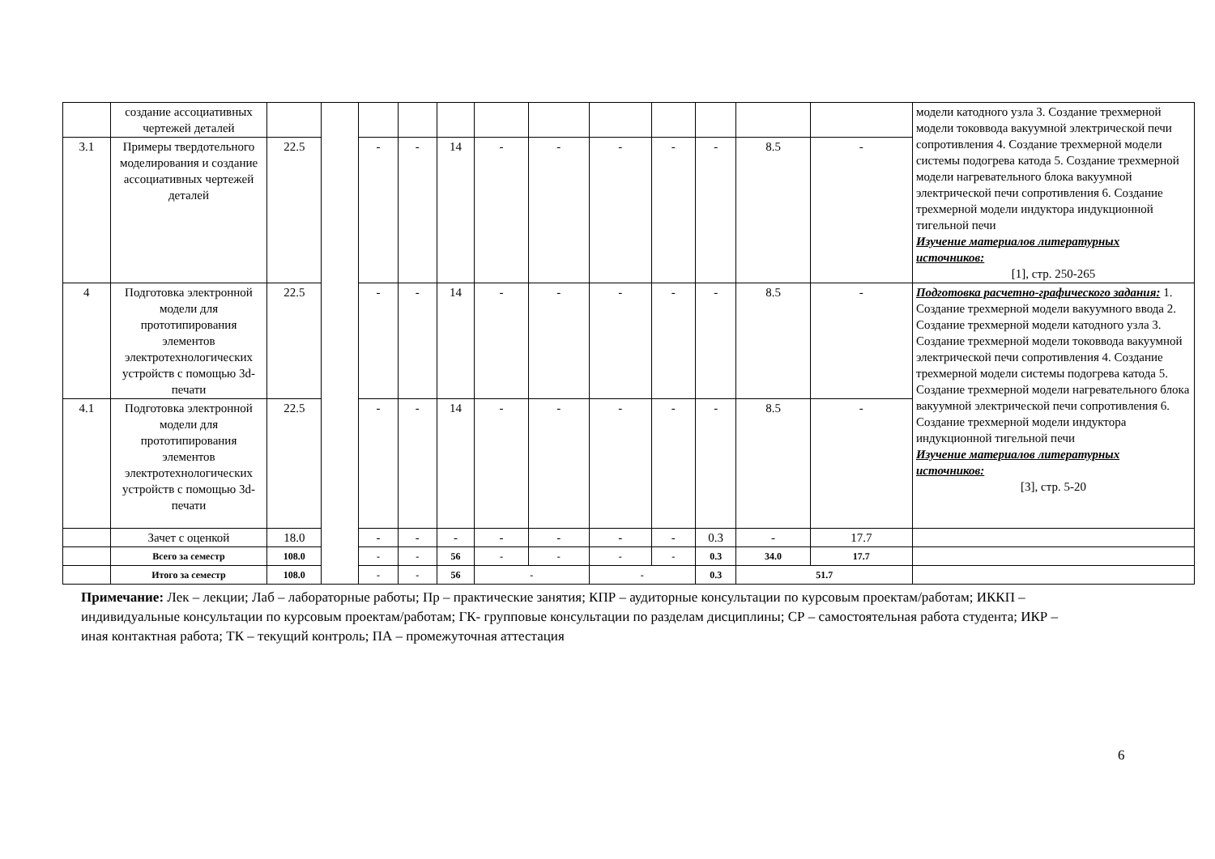| | создание ассоциативных чертежей деталей | | | | | | | | | | | | | модели катодного узла 3. Создание трехмерной модели токоввода вакуумной электрической печи сопротивления 4. Создание трехмерной модели системы подогрева катода 5. Создание трехмерной модели нагревательного блока вакуумной электрической печи сопротивления 6. Создание трехмерной модели индуктора индукционной тигельной печи Изучение материалов литературных источников: [1], стр. 250-265 |
| 3.1 | Примеры твердотельного моделирования и создание ассоциативных чертежей деталей | 22.5 | | - | - | 14 | - | - | - | - | - | 8.5 | - | |
| 4 | Подготовка электронной модели для прототипирования элементов электротехнологических устройств с помощью 3d-печати | 22.5 | | - | - | 14 | - | - | - | - | - | 8.5 | - | Подготовка расчетно-графического задания: 1. Создание трехмерной модели вакуумного ввода 2. Создание трехмерной модели катодного узла 3. Создание трехмерной модели токоввода вакуумной электрической печи сопротивления 4. Создание трехмерной модели системы подогрева катода 5. Создание трехмерной модели нагревательного блока вакуумной электрической печи сопротивления 6. Создание трехмерной модели индуктора индукционной тигельной печи Изучение материалов литературных источников: [3], стр. 5-20 |
| 4.1 | Подготовка электронной модели для прототипирования элементов электротехнологических устройств с помощью 3d-печати | 22.5 | | - | - | 14 | - | - | - | - | - | 8.5 | - | |
| | Зачет с оценкой | 18.0 | | - | - | - | - | - | - | - | 0.3 | - | 17.7 | |
| | Всего за семестр | 108.0 | | - | - | 56 | - | - | - | - | 0.3 | 34.0 | 17.7 | |
| | Итого за семестр | 108.0 | | - | - | 56 | - | | - | | 0.3 | 51.7 | | |
Примечание: Лек – лекции; Лаб – лабораторные работы; Пр – практические занятия; КПР – аудиторные консультации по курсовым проектам/работам; ИККП – индивидуальные консультации по курсовым проектам/работам; ГК- групповые консультации по разделам дисциплины; СР – самостоятельная работа студента; ИКР – иная контактная работа; ТК – текущий контроль; ПА – промежуточная аттестация
6